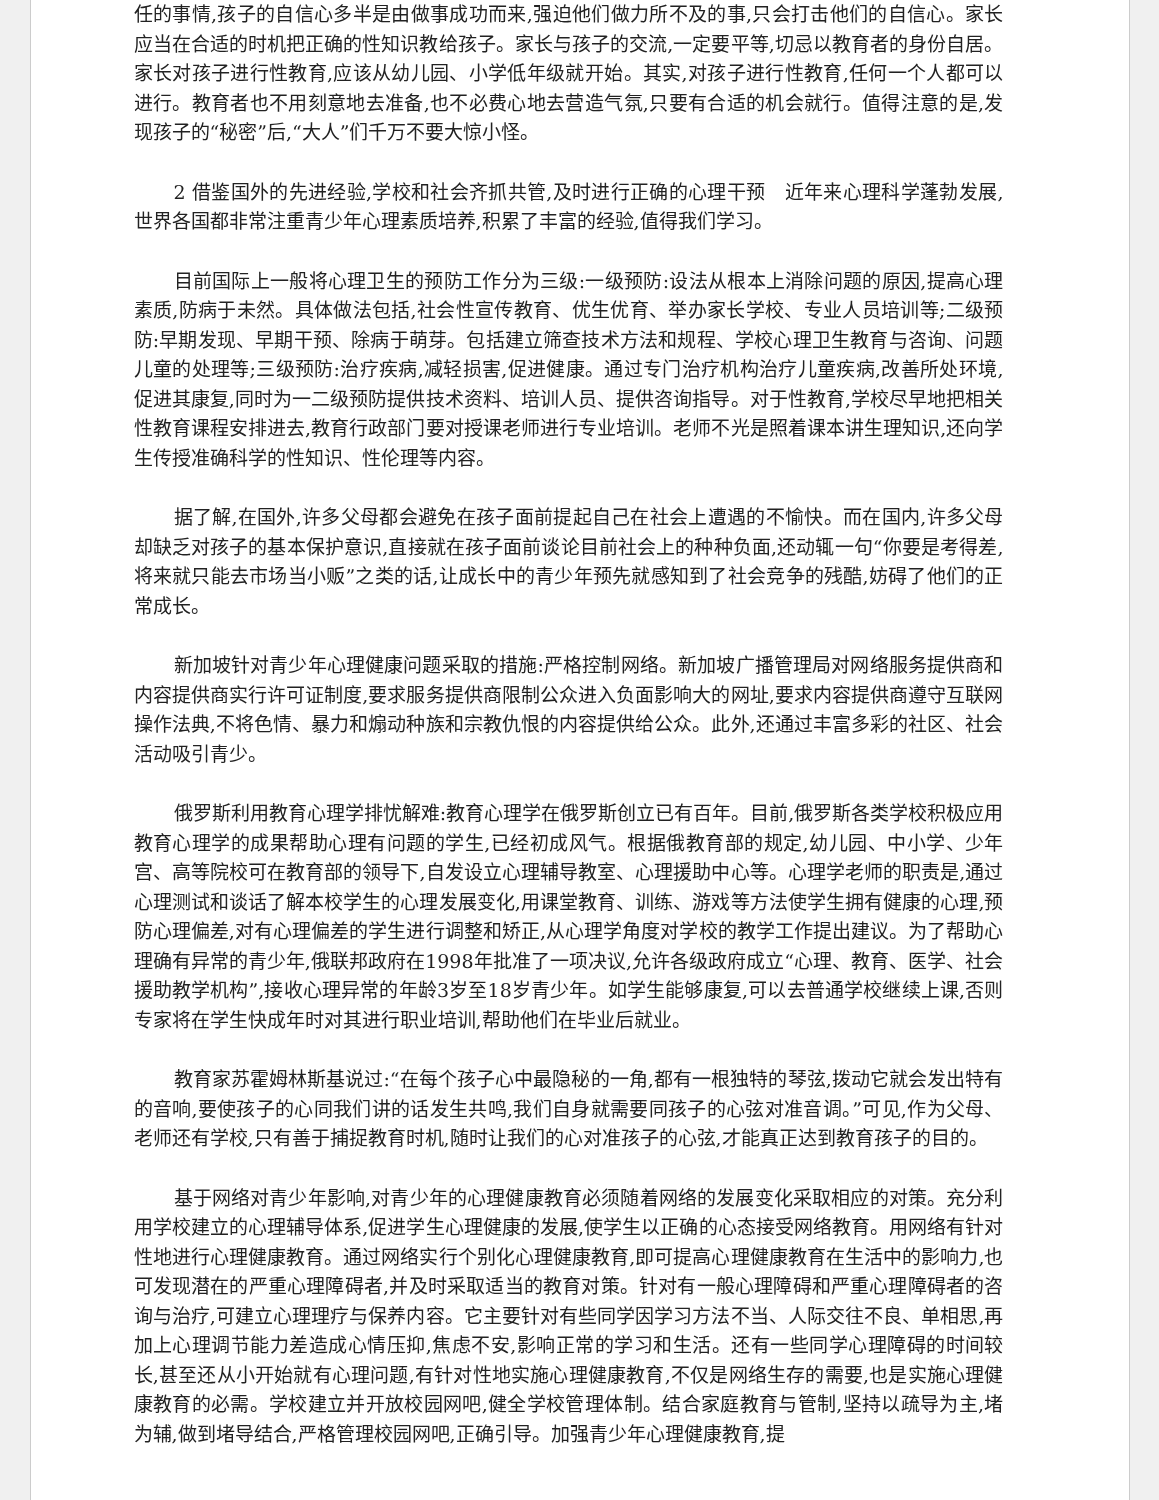任的事情,孩子的自信心多半是由做事成功而来,强迫他们做力所不及的事,只会打击他们的自信心。家长应当在合适的时机把正确的性知识教给孩子。家长与孩子的交流,一定要平等,切忌以教育者的身份自居。家长对孩子进行性教育,应该从幼儿园、小学低年级就开始。其实,对孩子进行性教育,任何一个人都可以进行。教育者也不用刻意地去准备,也不必费心地去营造气氛,只要有合适的机会就行。值得注意的是,发现孩子的“秘密”后,“大人”们千万不要大惊小怪。
2 借鉴国外的先进经验,学校和社会齐抓共管,及时进行正确的心理干预　近年来心理科学蓬勃发展,世界各国都非常注重青少年心理素质培养,积累了丰富的经验,值得我们学习。
目前国际上一般将心理卫生的预防工作分为三级:一级预防:设法从根本上消除问题的原因,提高心理素质,防病于未然。具体做法包括,社会性宣传教育、优生优育、举办家长学校、专业人员培训等;二级预防:早期发现、早期干预、除病于萌芽。包括建立筛查技术方法和规程、学校心理卫生教育与咨询、问题儿童的处理等;三级预防:治疗疾病,减轻损害,促进健康。通过专门治疗机构治疗儿童疾病,改善所处环境,促进其康复,同时为一二级预防提供技术资料、培训人员、提供咨询指导。对于性教育,学校尽早地把相关性教育课程安排进去,教育行政部门要对授课老师进行专业培训。老师不光是照着课本讲生理知识,还向学生传授准确科学的性知识、性伦理等内容。
据了解,在国外,许多父母都会避免在孩子面前提起自己在社会上遭遇的不愉快。而在国内,许多父母却缺乏对孩子的基本保护意识,直接就在孩子面前谈论目前社会上的种种负面,还动辄一句“你要是考得差,将来就只能去市场当小贩”之类的话,让成长中的青少年预先就感知到了社会竞争的残酷,妨碍了他们的正常成长。
新加坡针对青少年心理健康问题采取的措施:严格控制网络。新加坡广播管理局对网络服务提供商和内容提供商实行许可证制度,要求服务提供商限制公众进入负面影响大的网址,要求内容提供商遵守互联网操作法典,不将色情、暴力和煽动种族和宗教仇恨的内容提供给公众。此外,还通过丰富多彩的社区、社会活动吸引青少。
俄罗斯利用教育心理学排忧解难:教育心理学在俄罗斯创立已有百年。目前,俄罗斯各类学校积极应用教育心理学的成果帮助心理有问题的学生,已经初成风气。根据俄教育部的规定,幼儿园、中小学、少年宫、高等院校可在教育部的领导下,自发设立心理辅导教室、心理援助中心等。心理学老师的职责是,通过心理测试和谈话了解本校学生的心理发展变化,用课堂教育、训练、游戏等方法使学生拥有健康的心理,预防心理偏差,对有心理偏差的学生进行调整和矫正,从心理学角度对学校的教学工作提出建议。为了帮助心理确有异常的青少年,俄联邦政府在1998年批准了一项决议,允许各级政府成立“心理、教育、医学、社会援助教学机构”,接收心理异常的年龄3岁至18岁青少年。如学生能够康复,可以去普通学校继续上课,否则专家将在学生快成年时对其进行职业培训,帮助他们在毕业后就业。
教育家苏霍姆林斯基说过:“在每个孩子心中最隐秘的一角,都有一根独特的琴弦,拨动它就会发出特有的音响,要使孩子的心同我们讲的话发生共鸣,我们自身就需要同孩子的心弦对准音调。”可见,作为父母、老师还有学校,只有善于捕捉教育时机,随时让我们的心对准孩子的心弦,才能真正达到教育孩子的目的。
基于网络对青少年影响,对青少年的心理健康教育必须随着网络的发展变化采取相应的对策。充分利用学校建立的心理辅导体系,促进学生心理健康的发展,使学生以正确的心态接受网络教育。用网络有针对性地进行心理健康教育。通过网络实行个别化心理健康教育,即可提高心理健康教育在生活中的影响力,也可发现潜在的严重心理障碍者,并及时采取适当的教育对策。针对有一般心理障碍和严重心理障碍者的咨询与治疗,可建立心理理疗与保养内容。它主要针对有些同学因学习方法不当、人际交往不良、单相思,再加上心理调节能力差造成心情压抑,焦虑不安,影响正常的学习和生活。还有一些同学心理障碍的时间较长,甚至还从小开始就有心理问题,有针对性地实施心理健康教育,不仅是网络生存的需要,也是实施心理健康教育的必需。学校建立并开放校园网吧,健全学校管理体制。结合家庭教育与管制,坚持以疏导为主,堵为辅,做到堵导结合,严格管理校园网吧,正确引导。加强青少年心理健康教育,提